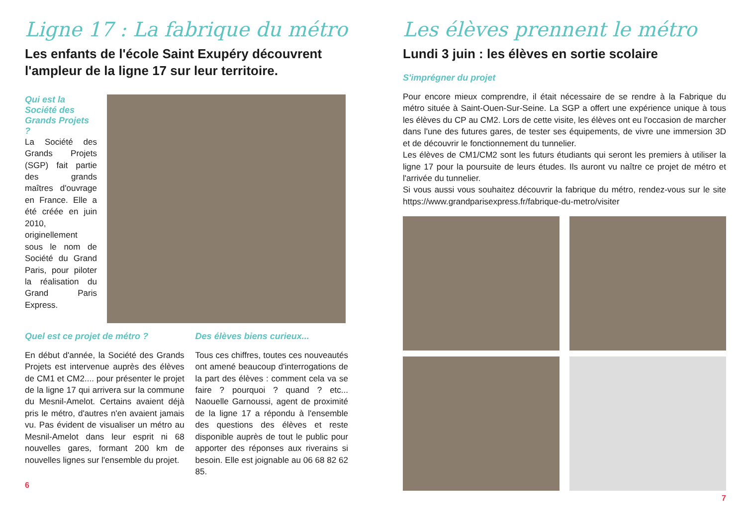Ligne 17 : La fabrique du métro
Les enfants de l'école Saint Exupéry découvrent l'ampleur de la ligne 17 sur leur territoire.
Qui est la Société des Grands Projets ?
La Société des Grands Projets (SGP) fait partie des grands maîtres d'ouvrage en France. Elle a été créée en juin 2010, originellement sous le nom de Société du Grand Paris, pour piloter la réalisation du Grand Paris Express.
Quel est ce projet de métro ?
En début d'année, la Société des Grands Projets est intervenue auprès des élèves de CM1 et CM2.... pour présenter le projet de la ligne 17 qui arrivera sur la commune du Mesnil-Amelot. Certains avaient déjà pris le métro, d'autres n'en avaient jamais vu. Pas évident de visualiser un métro au Mesnil-Amelot dans leur esprit ni 68 nouvelles gares, formant 200 km de nouvelles lignes sur l'ensemble du projet.
Des élèves biens curieux...
Tous ces chiffres, toutes ces nouveautés ont amené beaucoup d'interrogations de la part des élèves : comment cela va se faire ? pourquoi ? quand ? etc... Naouelle Garnoussi, agent de proximité de la ligne 17 a répondu à l'ensemble des questions des élèves et reste disponible auprès de tout le public pour apporter des réponses aux riverains si besoin. Elle est joignable au 06 68 82 62 85.
6
Les élèves prennent le métro
Lundi 3 juin : les élèves en sortie scolaire
S'imprégner du projet
Pour encore mieux comprendre, il était nécessaire de se rendre à la Fabrique du métro située à Saint-Ouen-Sur-Seine. La SGP a offert une expérience unique à tous les élèves du CP au CM2. Lors de cette visite, les élèves ont eu l'occasion de marcher dans l'une des futures gares, de tester ses équipements, de vivre une immersion 3D et de découvrir le fonctionnement du tunnelier.
Les élèves de CM1/CM2 sont les futurs étudiants qui seront les premiers à utiliser la ligne 17 pour la poursuite de leurs études. Ils auront vu naître ce projet de métro et l'arrivée du tunnelier.
Si vous aussi vous souhaitez découvrir la fabrique du métro, rendez-vous sur le site https://www.grandparisexpress.fr/fabrique-du-metro/visiter
7